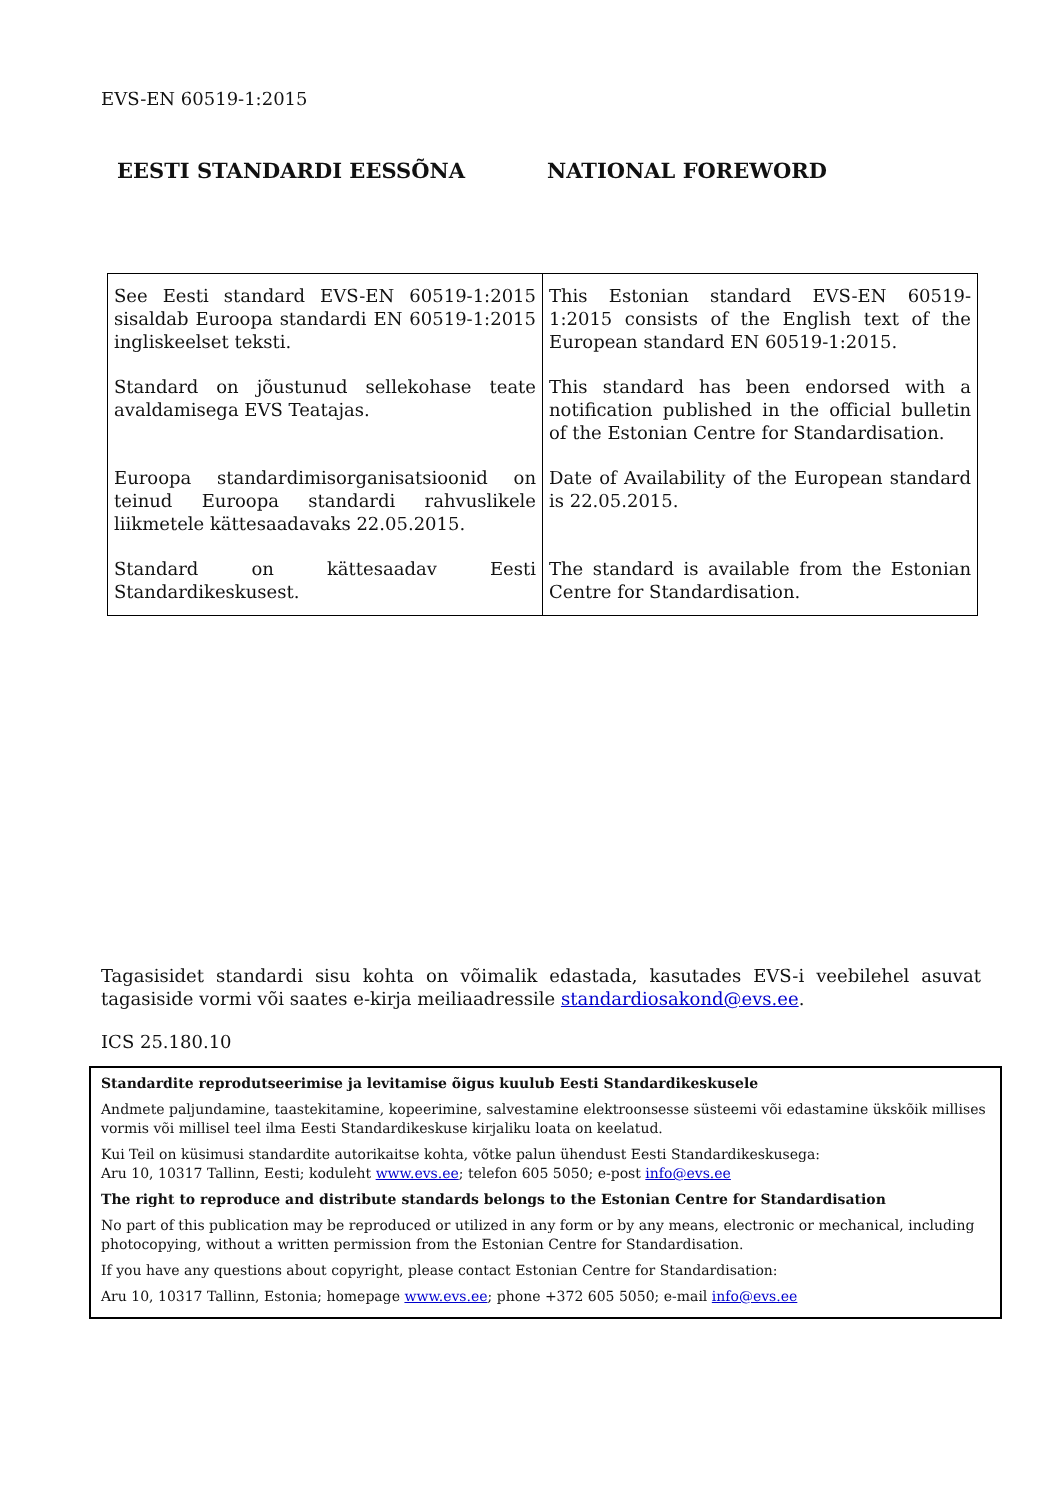EVS-EN 60519-1:2015
EESTI STANDARDI EESSÕNA NATIONAL FOREWORD
| See Eesti standard EVS-EN 60519-1:2015 sisaldab Euroopa standardi EN 60519-1:2015 ingliskeelset teksti. | This Estonian standard EVS-EN 60519-1:2015 consists of the English text of the European standard EN 60519-1:2015. |
| Standard on jõustunud sellekohase teate avaldamisega EVS Teatajas. | This standard has been endorsed with a notification published in the official bulletin of the Estonian Centre for Standardisation. |
| Euroopa standardimisorganisatsioonid on teinud Euroopa standardi rahvuslikele liikmetele kättesaadavaks 22.05.2015. | Date of Availability of the European standard is 22.05.2015. |
| Standard on kättesaadav Eesti Standardikeskusest. | The standard is available from the Estonian Centre for Standardisation. |
Tagasisidet standardi sisu kohta on võimalik edastada, kasutades EVS-i veebilehel asuvat tagasiside vormi või saates e-kirja meiliaadressile standardiosakond@evs.ee.
ICS 25.180.10
Standardite reprodutseerimise ja levitamise õigus kuulub Eesti Standardikeskusele
Andmete paljundamine, taastekitamine, kopeerimine, salvestamine elektroonsesse süsteemi või edastamine ükskõik millises vormis või millisel teel ilma Eesti Standardikeskuse kirjaliku loata on keelatud.
Kui Teil on küsimusi standardite autorikaitse kohta, võtke palun ühendust Eesti Standardikeskusega:
Aru 10, 10317 Tallinn, Eesti; koduleht www.evs.ee; telefon 605 5050; e-post info@evs.ee
The right to reproduce and distribute standards belongs to the Estonian Centre for Standardisation
No part of this publication may be reproduced or utilized in any form or by any means, electronic or mechanical, including photocopying, without a written permission from the Estonian Centre for Standardisation.
If you have any questions about copyright, please contact Estonian Centre for Standardisation:
Aru 10, 10317 Tallinn, Estonia; homepage www.evs.ee; phone +372 605 5050; e-mail info@evs.ee